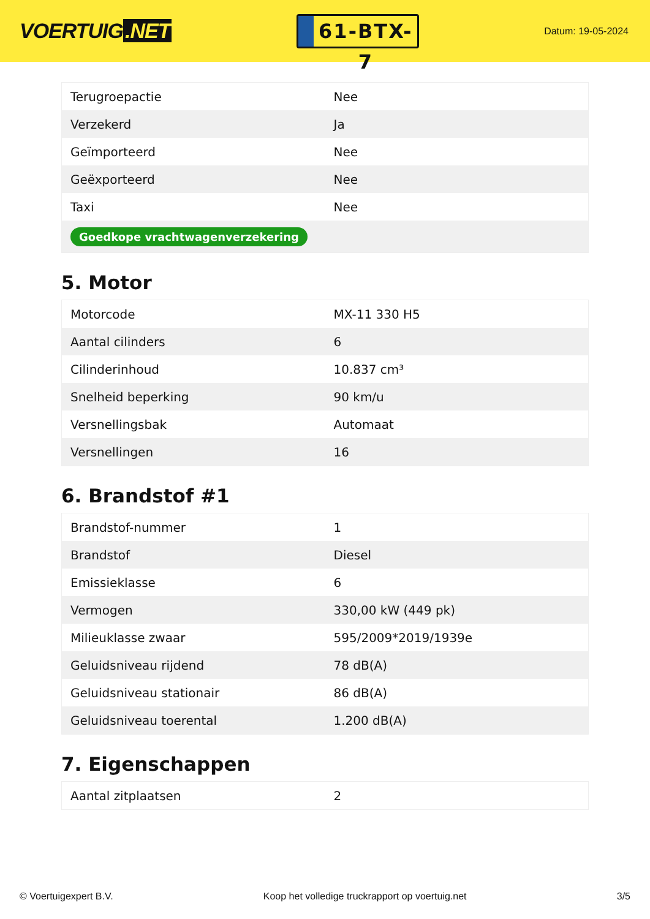VOERTUIG.NET
61-BTX-7
Datum: 19-05-2024
| Terugroepactie | Nee |
| Verzekerd | Ja |
| Geïmporteerd | Nee |
| Geëxporteerd | Nee |
| Taxi | Nee |
| Goedkope vrachtwagenverzekering | |
5. Motor
| Motorcode | MX-11 330 H5 |
| Aantal cilinders | 6 |
| Cilinderinhoud | 10.837 cm³ |
| Snelheid beperking | 90 km/u |
| Versnellingsbak | Automaat |
| Versnellingen | 16 |
6. Brandstof #1
| Brandstof-nummer | 1 |
| Brandstof | Diesel |
| Emissieklasse | 6 |
| Vermogen | 330,00 kW (449 pk) |
| Milieuklasse zwaar | 595/2009*2019/1939e |
| Geluidsniveau rijdend | 78 dB(A) |
| Geluidsniveau stationair | 86 dB(A) |
| Geluidsniveau toerental | 1.200 dB(A) |
7. Eigenschappen
| Aantal zitplaatsen | 2 |
© Voertuigexpert B.V. Koop het volledige truckrapport op voertuig.net 3/5